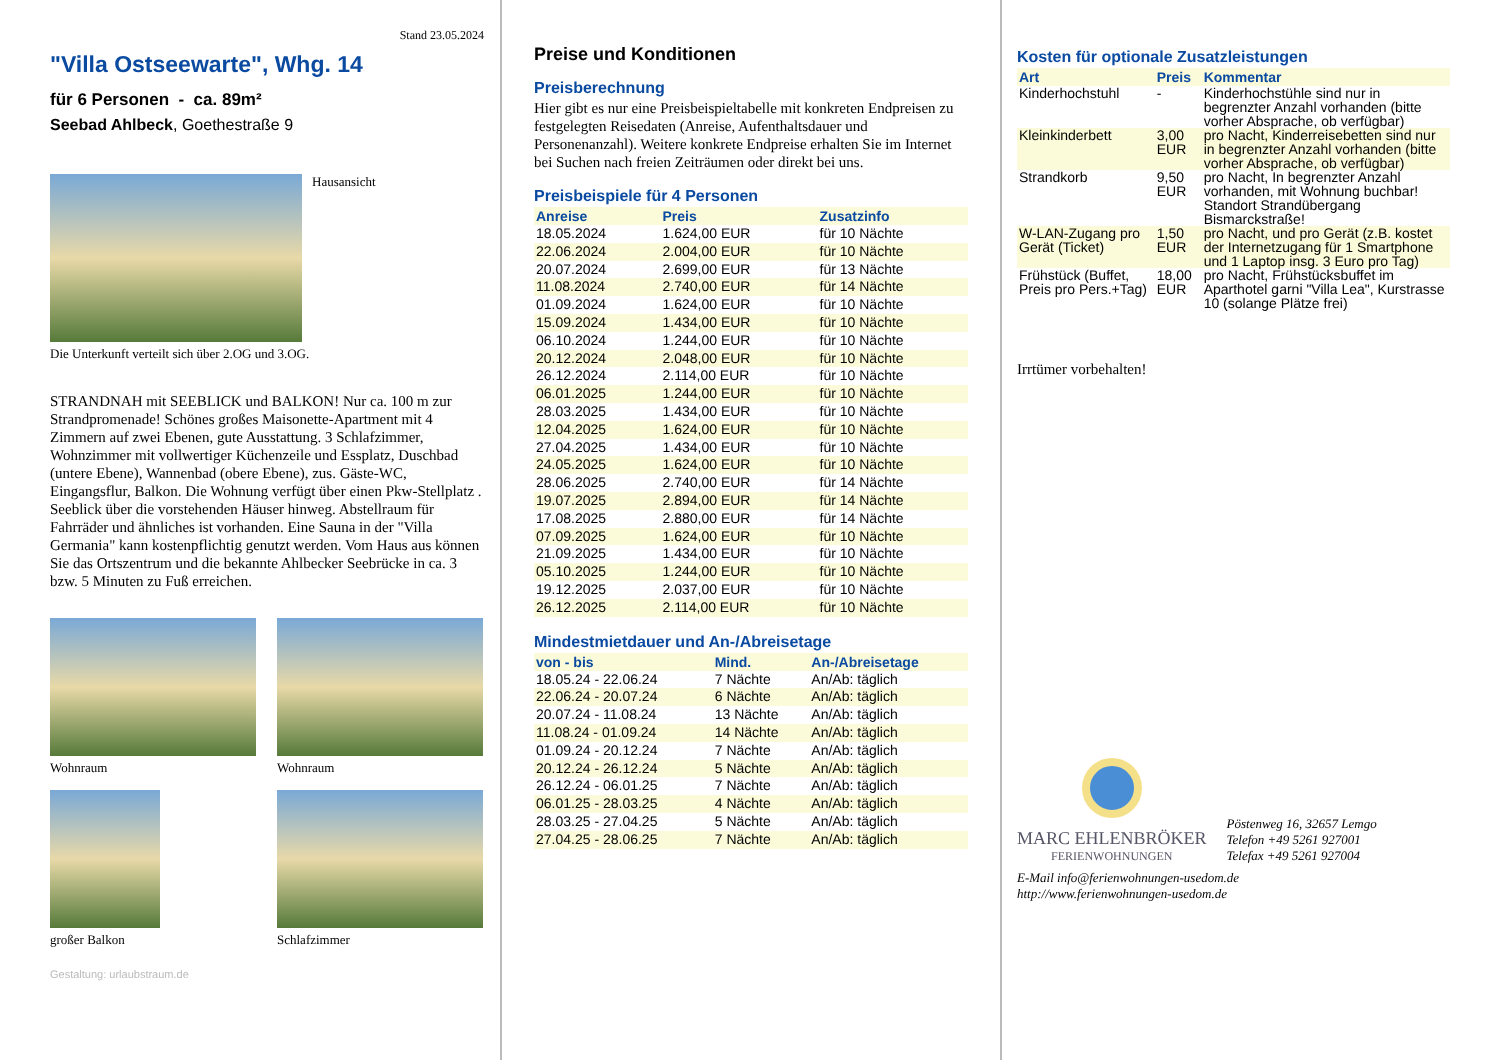Stand 23.05.2024
"Villa Ostseewarte", Whg. 14
für 6 Personen - ca. 89m²
Seebad Ahlbeck, Goethestraße 9
Hausansicht
Die Unterkunft verteilt sich über 2.OG und 3.OG.
STRANDNAH mit SEEBLICK und BALKON! Nur ca. 100 m zur Strandpromenade! Schönes großes Maisonette-Apartment mit 4 Zimmern auf zwei Ebenen, gute Ausstattung. 3 Schlafzimmer, Wohnzimmer mit vollwertiger Küchenzeile und Essplatz, Duschbad (untere Ebene), Wannenbad (obere Ebene), zus. Gäste-WC, Eingangsflur, Balkon. Die Wohnung verfügt über einen Pkw-Stellplatz . Seeblick über die vorstehenden Häuser hinweg. Abstellraum für Fahrräder und ähnliches ist vorhanden. Eine Sauna in der "Villa Germania" kann kostenpflichtig genutzt werden. Vom Haus aus können Sie das Ortszentrum und die bekannte Ahlbecker Seebrücke in ca. 3 bzw. 5 Minuten zu Fuß erreichen.
Wohnraum Wohnraum
großer Balkon Schlafzimmer
Gestaltung: urlaubstraum.de
Preise und Konditionen
Preisberechnung
Hier gibt es nur eine Preisbeispieltabelle mit konkreten Endpreisen zu festgelegten Reisedaten (Anreise, Aufenthaltsdauer und Personenanzahl). Weitere konkrete Endpreise erhalten Sie im Internet bei Suchen nach freien Zeiträumen oder direkt bei uns.
Preisbeispiele für 4 Personen
| Anreise | Preis | Zusatzinfo |
| --- | --- | --- |
| 18.05.2024 | 1.624,00 EUR | für 10 Nächte |
| 22.06.2024 | 2.004,00 EUR | für 10 Nächte |
| 20.07.2024 | 2.699,00 EUR | für 13 Nächte |
| 11.08.2024 | 2.740,00 EUR | für 14 Nächte |
| 01.09.2024 | 1.624,00 EUR | für 10 Nächte |
| 15.09.2024 | 1.434,00 EUR | für 10 Nächte |
| 06.10.2024 | 1.244,00 EUR | für 10 Nächte |
| 20.12.2024 | 2.048,00 EUR | für 10 Nächte |
| 26.12.2024 | 2.114,00 EUR | für 10 Nächte |
| 06.01.2025 | 1.244,00 EUR | für 10 Nächte |
| 28.03.2025 | 1.434,00 EUR | für 10 Nächte |
| 12.04.2025 | 1.624,00 EUR | für 10 Nächte |
| 27.04.2025 | 1.434,00 EUR | für 10 Nächte |
| 24.05.2025 | 1.624,00 EUR | für 10 Nächte |
| 28.06.2025 | 2.740,00 EUR | für 14 Nächte |
| 19.07.2025 | 2.894,00 EUR | für 14 Nächte |
| 17.08.2025 | 2.880,00 EUR | für 14 Nächte |
| 07.09.2025 | 1.624,00 EUR | für 10 Nächte |
| 21.09.2025 | 1.434,00 EUR | für 10 Nächte |
| 05.10.2025 | 1.244,00 EUR | für 10 Nächte |
| 19.12.2025 | 2.037,00 EUR | für 10 Nächte |
| 26.12.2025 | 2.114,00 EUR | für 10 Nächte |
Mindestmietdauer und An-/Abreisetage
| von - bis | Mind. | An-/Abreisetage |
| --- | --- | --- |
| 18.05.24 - 22.06.24 | 7 Nächte | An/Ab: täglich |
| 22.06.24 - 20.07.24 | 6 Nächte | An/Ab: täglich |
| 20.07.24 - 11.08.24 | 13 Nächte | An/Ab: täglich |
| 11.08.24 - 01.09.24 | 14 Nächte | An/Ab: täglich |
| 01.09.24 - 20.12.24 | 7 Nächte | An/Ab: täglich |
| 20.12.24 - 26.12.24 | 5 Nächte | An/Ab: täglich |
| 26.12.24 - 06.01.25 | 7 Nächte | An/Ab: täglich |
| 06.01.25 - 28.03.25 | 4 Nächte | An/Ab: täglich |
| 28.03.25 - 27.04.25 | 5 Nächte | An/Ab: täglich |
| 27.04.25 - 28.06.25 | 7 Nächte | An/Ab: täglich |
Kosten für optionale Zusatzleistungen
| Art | Preis | Kommentar |
| --- | --- | --- |
| Kinderhochstuhl | - | Kinderhochstühle sind nur in begrenzter Anzahl vorhanden (bitte vorher Absprache, ob verfügbar) |
| Kleinkinderbett | 3,00 EUR | pro Nacht, Kinderreisebetten sind nur in begrenzter Anzahl vorhanden (bitte vorher Absprache, ob verfügbar) |
| Strandkorb | 9,50 EUR | pro Nacht, In begrenzter Anzahl vorhanden, mit Wohnung buchbar! Standort Strandübergang Bismarckstraße! |
| W-LAN-Zugang pro Gerät (Ticket) | 1,50 EUR | pro Nacht, und pro Gerät (z.B. kostet der Internetzugang für 1 Smartphone und 1 Laptop insg. 3 Euro pro Tag) |
| Frühstück (Buffet, Preis pro Pers.+Tag) | 18,00 EUR | pro Nacht, Frühstücksbuffet im Aparthotel garni "Villa Lea", Kurstrasse 10 (solange Plätze frei) |
Irrtümer vorbehalten!
MARC EHLENBRÖKER
FERIENWOHNUNGEN
Pöstenweg 16, 32657 Lemgo
Telefon +49 5261 927001
Telefax +49 5261 927004
E-Mail info@ferienwohnungen-usedom.de
http://www.ferienwohnungen-usedom.de